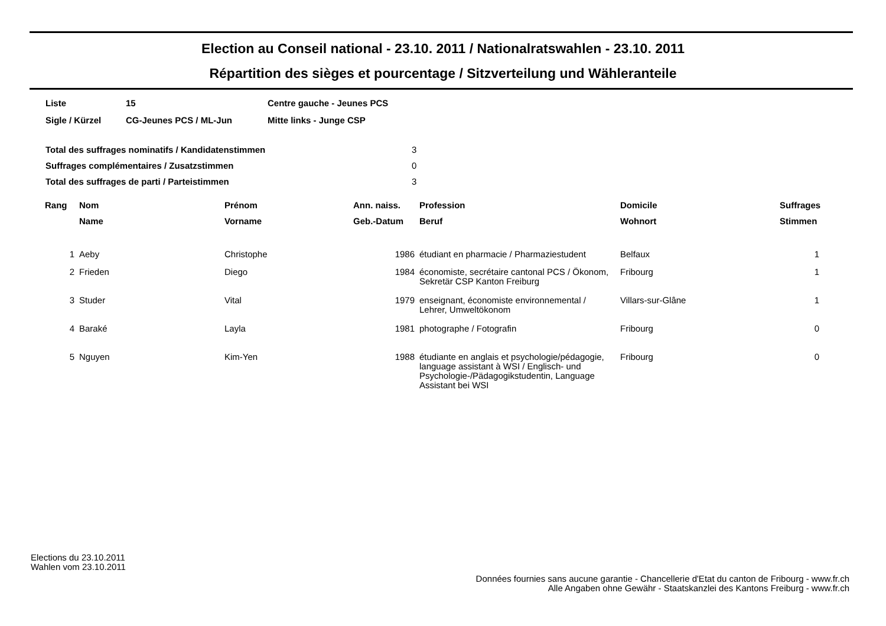Election au Conseil national - 23.10. 2011 / Nationalratswahlen - 23.10. 2011
Répartition des sièges et pourcentage / Sitzverteilung und Wähleranteile
| Liste | 15 | Centre gauche - Jeunes PCS |
| Sigle / Kürzel | CG-Jeunes PCS / ML-Jun | Mitte links - Junge CSP |
| Total des suffrages nominatifs / Kandidatenstimmen | 3 |
| Suffrages complémentaires / Zusatzstimmen | 0 |
| Total des suffrages de parti / Parteistimmen | 3 |
| Rang | Nom | Prénom | Ann. naiss. | Profession | Domicile | Suffrages |
| --- | --- | --- | --- | --- | --- | --- |
| | Name | Vorname | Geb.-Datum | Beruf | Wohnort | Stimmen |
| 1 | Aeby | Christophe | 1986 | étudiant en pharmacie / Pharmaziestudent | Belfaux | 1 |
| 2 | Frieden | Diego | 1984 | économiste, secrétaire cantonal PCS / Ökonom, Sekretär CSP Kanton Freiburg | Fribourg | 1 |
| 3 | Studer | Vital | 1979 | enseignant, économiste environnemental / Lehrer, Umweltökonom | Villars-sur-Glâne | 1 |
| 4 | Baraké | Layla | 1981 | photographe / Fotografin | Fribourg | 0 |
| 5 | Nguyen | Kim-Yen | 1988 | étudiante en anglais et psychologie/pédagogie, language assistant à WSI / Englisch- und Psychologie-/Pädagogikstudentin, Language Assistant bei WSI | Fribourg | 0 |
Elections du 23.10.2011
Wahlen vom 23.10.2011
Données fournies sans aucune garantie - Chancellerie d'Etat du canton de Fribourg - www.fr.ch
Alle Angaben ohne Gewähr - Staatskanzlei des Kantons Freiburg - www.fr.ch